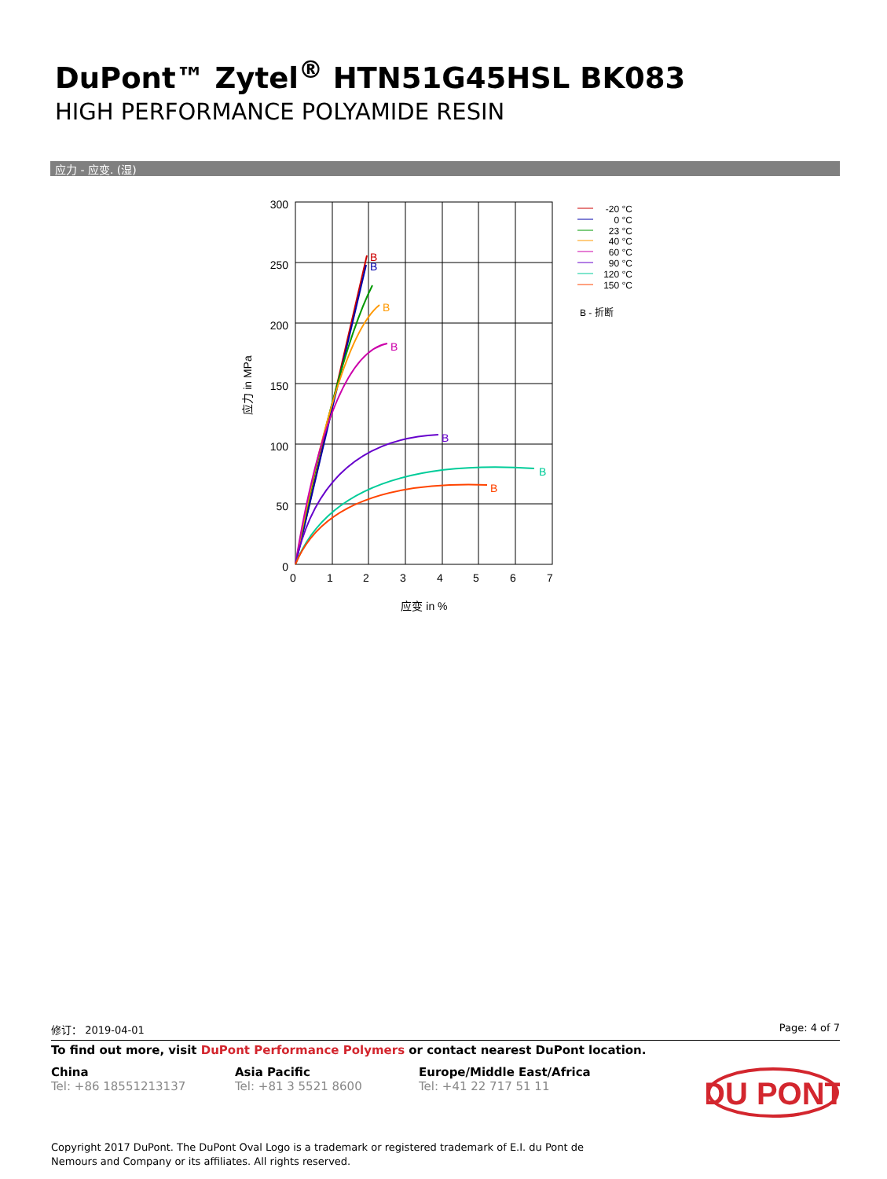DuPont™ Zytel<sup>®</sup> HTN51G45HSL BK083
HIGH PERFORMANCE POLYAMIDE RESIN
应力 - 应变. (湿)
300
250
200
150
100
50
0
0
1
2
3
4
5
6
7
应变 in %
应力 in MPa
B
B
B
B
B
B
B
-20 °C
0 °C
23 °C
40 °C
60 °C
90 °C
120 °C
150 °C
B - 折断
修订： 2019-04-01 Page: 4 of 7
To find out more, visit DuPont Performance Polymers or contact nearest DuPont location.
China
Tel: +86 18551213137
Asia Pacific
Tel: +81 3 5521 8600
Europe/Middle East/Africa
Tel: +41 22 717 51 11
DU PONT
Copyright 2017 DuPont. The DuPont Oval Logo is a trademark or registered trademark of E.I. du Pont de Nemours and Company or its affiliates. All rights reserved.